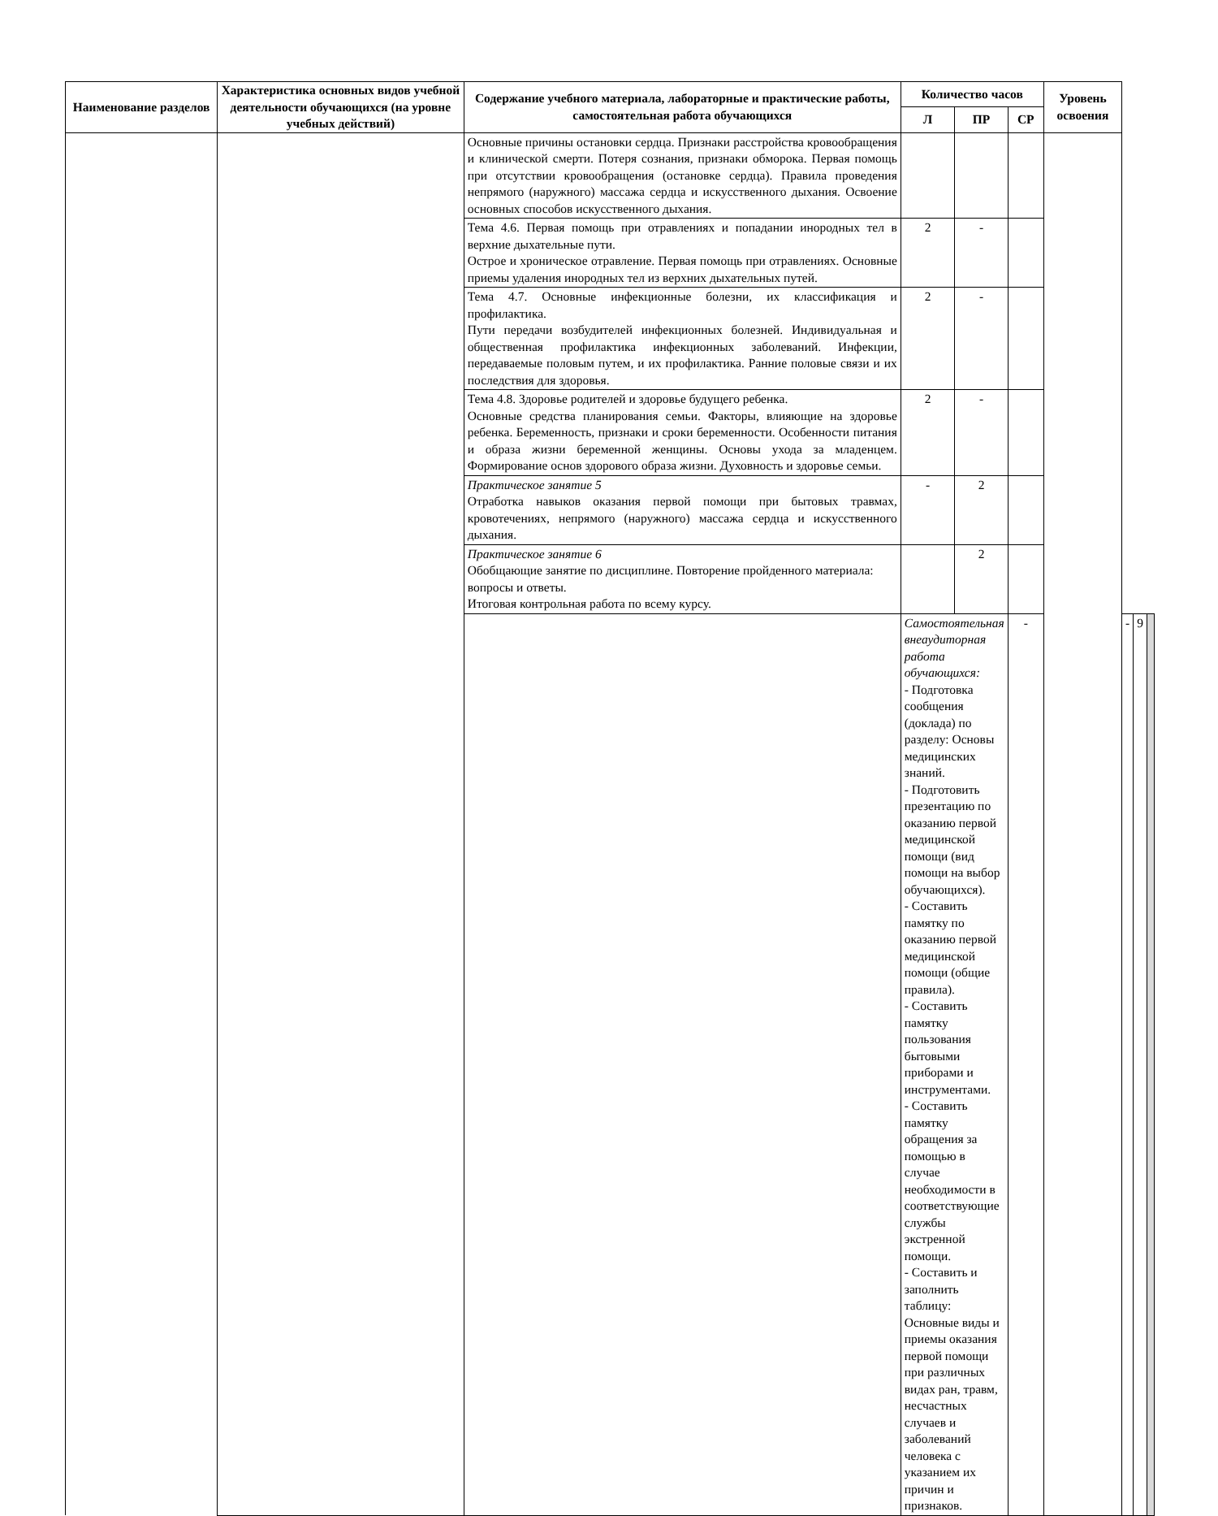| Наименование разделов | Характеристика основных видов учебной деятельности обучающихся (на уровне учебных действий) | Содержание учебного материала, лабораторные и практические работы, самостоятельная работа обучающихся | Количество часов | | | Уровень освоения | | | |
| --- | --- | --- | --- | --- | --- | --- | --- | --- | --- |
| | | | Л | ПР | СР | | | | |
| | | Основные причины остановки сердца. Признаки расстройства кровообращения и клинической смерти. Потеря сознания, признаки обморока. Первая помощь при отсутствии кровообращения (остановке сердца). Правила проведения непрямого (наружного) массажа сердца и искусственного дыхания. Освоение основных способов искусственного дыхания. | | | | | | | |
| | | Тема 4.6. Первая помощь при отравлениях и попадании инородных тел в верхние дыхательные пути. Острое и хроническое отравление. Первая помощь при отравлениях. Основные приемы удаления инородных тел из верхних дыхательных путей. | 2 | - | | | | | |
| | | Тема 4.7. Основные инфекционные болезни, их классификация и профилактика. Пути передачи возбудителей инфекционных болезней. Индивидуальная и общественная профилактика инфекционных заболеваний. Инфекции, передаваемые половым путем, и их профилактика. Ранние половые связи и их последствия для здоровья. | 2 | - | | | | | |
| | | Тема 4.8. Здоровье родителей и здоровье будущего ребенка. Основные средства планирования семьи. Факторы, влияющие на здоровье ребенка. Беременность, признаки и сроки беременности. Особенности питания и образа жизни беременной женщины. Основы ухода за младенцем. Формирование основ здорового образа жизни. Духовность и здоровье семьи. | 2 | - | | | | | |
| | | Практическое занятие 5 Отработка навыков оказания первой помощи при бытовых травмах, кровотечениях, непрямого (наружного) массажа сердца и искусственного дыхания. | - | 2 | | | | | |
| | | Практическое занятие 6 Обобщающие занятие по дисциплине. Повторение пройденного материала: вопросы и ответы. Итоговая контрольная работа по всему курсу. | | 2 | | | | | |
| | | | Самостоятельная внеаудиторная работа обучающихся: - Подготовка сообщения (доклада) по разделу: Основы медицинских знаний. - Подготовить презентацию по оказанию первой медицинской помощи (вид помощи на выбор обучающихся). - Составить памятку по оказанию первой медицинской помощи (общие правила). - Составить памятку пользования бытовыми приборами и инструментами. - Составить памятку обращения за помощью в случае необходимости в соответствующие службы экстренной помощи. - Составить и заполнить таблицу: Основные виды и приемы оказания первой помощи при различных видах ран, травм, несчастных случаев и заболеваний человека с указанием их причин и признаков. | | - | | - | 9 | |